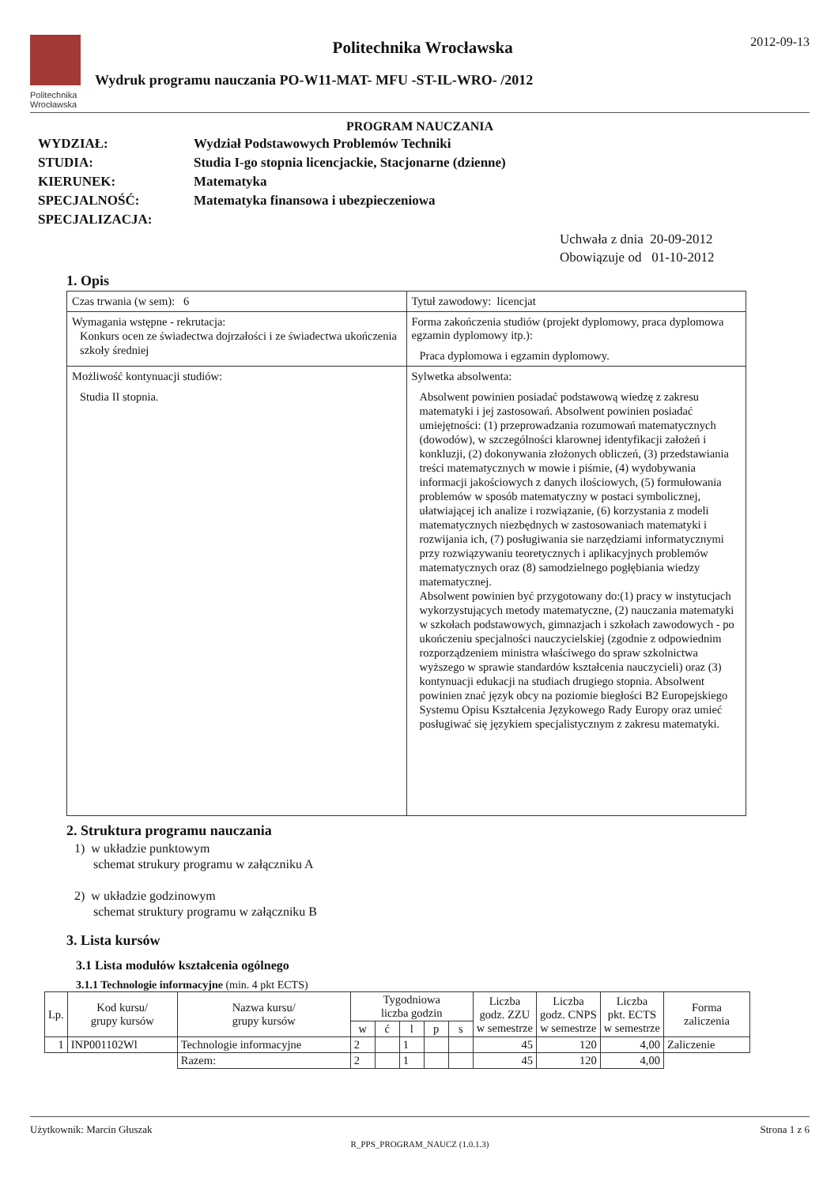Politechnika Wrocławska
Politechnika Wrocławska
Wydruk programu nauczania PO-W11-MAT- MFU -ST-IL-WRO- /2012
2012-09-13
PROGRAM NAUCZANIA
| WYDZIAŁ: | Wydział Podstawowych Problemów Techniki |
| STUDIA: | Studia I-go stopnia licencjackie, Stacjonarne (dzienne) |
| KIERUNEK: | Matematyka |
| SPECJALNOŚĆ: | Matematyka finansowa i ubezpieczeniowa |
| SPECJALIZACJA: | |
Uchwała z dnia 20-09-2012
Obowiązuje od 01-10-2012
1. Opis
| Czas trwania (w sem): 6 | Tytuł zawodowy: licencjat |
| Wymagania wstępne - rekrutacja: Konkurs ocen ze świadectwa dojrzałości i ze świadectwa ukończenia szkoły średniej | Forma zakończenia studiów (projekt dyplomowy, praca dyplomowa egzamin dyplomowy itp.): Praca dyplomowa i egzamin dyplomowy. |
| Możliwość kontynuacji studiów: Studia II stopnia. | Sylwetka absolwenta: Absolwent powinien posiadać podstawową wiedzę z zakresu matematyki i jej zastosowań. Absolwent powinien posiadać umiejętności: (1) przeprowadzania rozumowań matematycznych (dowodów), w szczególności klarownej identyfikacji założeń i konkluzji, (2) dokonywania złożonych obliczeń, (3) przedstawiania treści matematycznych w mowie i piśmie, (4) wydobywania informacji jakościowych z danych ilościowych, (5) formułowania problemów w sposób matematyczny w postaci symbolicznej, ułatwiającej ich analize i rozwiązanie, (6) korzystania z modeli matematycznych niezbędnych w zastosowaniach matematyki i rozwijania ich, (7) posługiwania sie narzędziami informatycznymi przy rozwiązywaniu teoretycznych i aplikacyjnych problemów matematycznych oraz (8) samodzielnego pogłębiania wiedzy matematycznej. Absolwent powinien być przygotowany do:(1) pracy w instytucjach wykorzystujących metody matematyczne, (2) nauczania matematyki w szkołach podstawowych, gimnazjach i szkołach zawodowych - po ukończeniu specjalności nauczycielskiej (zgodnie z odpowiednim rozporządzeniem ministra właściwego do spraw szkolnictwa wyższego w sprawie standardów kształcenia nauczycieli) oraz (3) kontynuacji edukacji na studiach drugiego stopnia. Absolwent powinien znać język obcy na poziomie biegłości B2 Europejskiego Systemu Opisu Kształcenia Językowego Rady Europy oraz umieć posługiwać się językiem specjalistycznym z zakresu matematyki. |
2. Struktura programu nauczania
1) w układzie punktowym
schemat strukury programu w załączniku A
2) w układzie godzinowym
schemat struktury programu w załączniku B
3. Lista kursów
3.1 Lista modułów kształcenia ogólnego
3.1.1 Technologie informacyjne (min. 4 pkt ECTS)
| Lp. | Kod kursu/ grupy kursów | Nazwa kursu/ grupy kursów | Tygodniowa liczba godzin | | | | | Liczba godz. ZZU w semestrze | Liczba godz. CNPS w semestrze | Liczba pkt. ECTS w semestrze | Forma zaliczenia |
| --- | --- | --- | --- | --- | --- | --- | --- | --- | --- | --- | --- |
| | | | w | ć | l | p | s | | | | |
| 1 | INP001102Wl | Technologie informacyjne | 2 | | 1 | | | 45 | 120 | 4,00 | Zaliczenie |
| | | Razem: | 2 | | 1 | | | 45 | 120 | 4,00 | |
Użytkownik: Marcin Głuszak Strona 1 z 6
R_PPS_PROGRAM_NAUCZ (1.0.1.3)